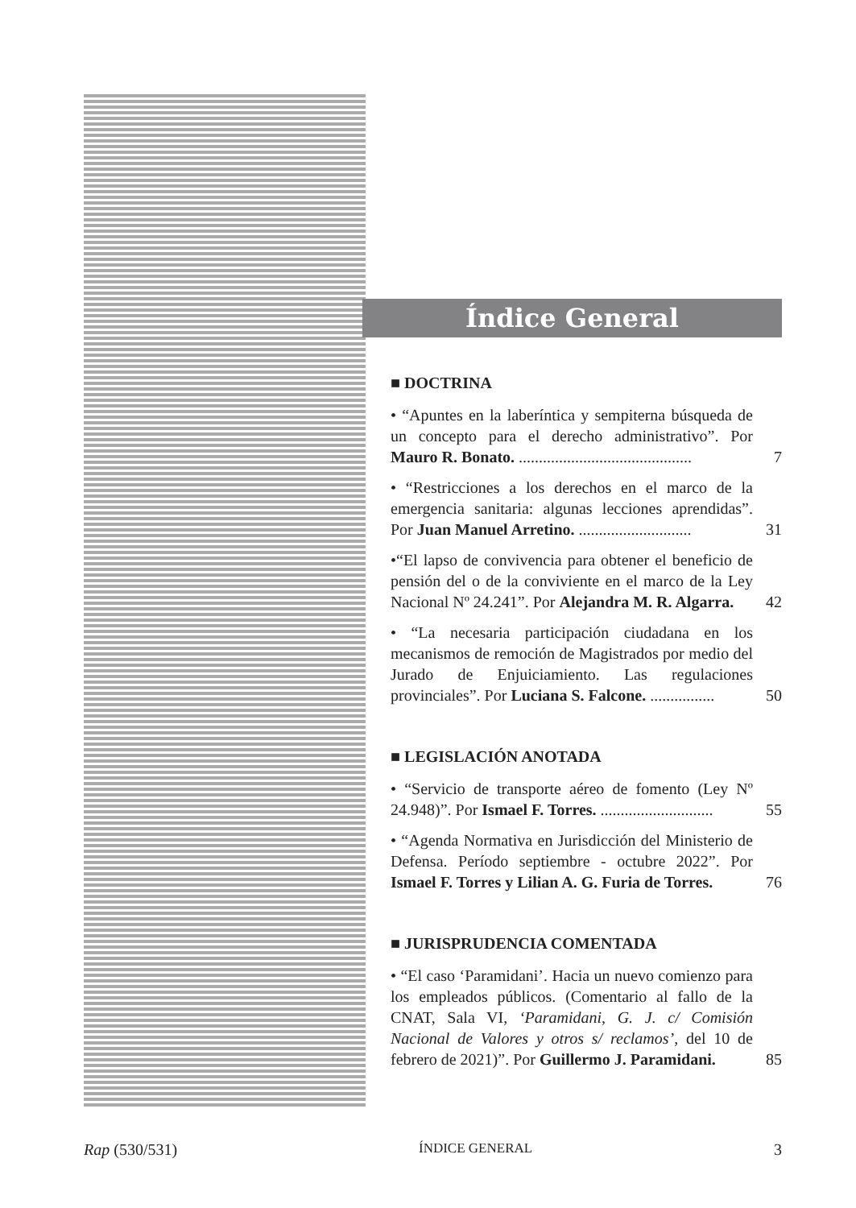Índice General
■ DOCTRINA
• “Apuntes en la laberíntica y sempiterna búsqueda de un concepto para el derecho administrativo”. Por Mauro R. Bonato. ...........................................
7
• “Restricciones a los derechos en el marco de la emergencia sanitaria: algunas lecciones aprendidas”. Por Juan Manuel Arretino. ............................
31
•“El lapso de convivencia para obtener el beneficio de pensión del o de la conviviente en el marco de la Ley Nacional Nº 24.241”. Por Alejandra M. R. Algarra.
42
• “La necesaria participación ciudadana en los mecanismos de remoción de Magistrados por medio del Jurado de Enjuiciamiento. Las regulaciones provinciales”. Por Luciana S. Falcone. ................
50
■ LEGISLACIÓN ANOTADA
• “Servicio de transporte aéreo de fomento (Ley Nº 24.948)”. Por Ismael F. Torres. ............................
55
• “Agenda Normativa en Jurisdicción del Ministerio de Defensa. Período septiembre - octubre 2022”. Por Ismael F. Torres y Lilian A. G. Furia de Torres.
76
■ JURISPRUDENCIA COMENTADA
• “El caso ‘Paramidani’. Hacia un nuevo comienzo para los empleados públicos. (Comentario al fallo de la CNAT, Sala VI, ‘Paramidani, G. J. c/ Comisión Nacional de Valores y otros s/ reclamos’, del 10 de febrero de 2021)”. Por Guillermo J. Paramidani.
85
Rap (530/531) ÍNDICE GENERAL 3